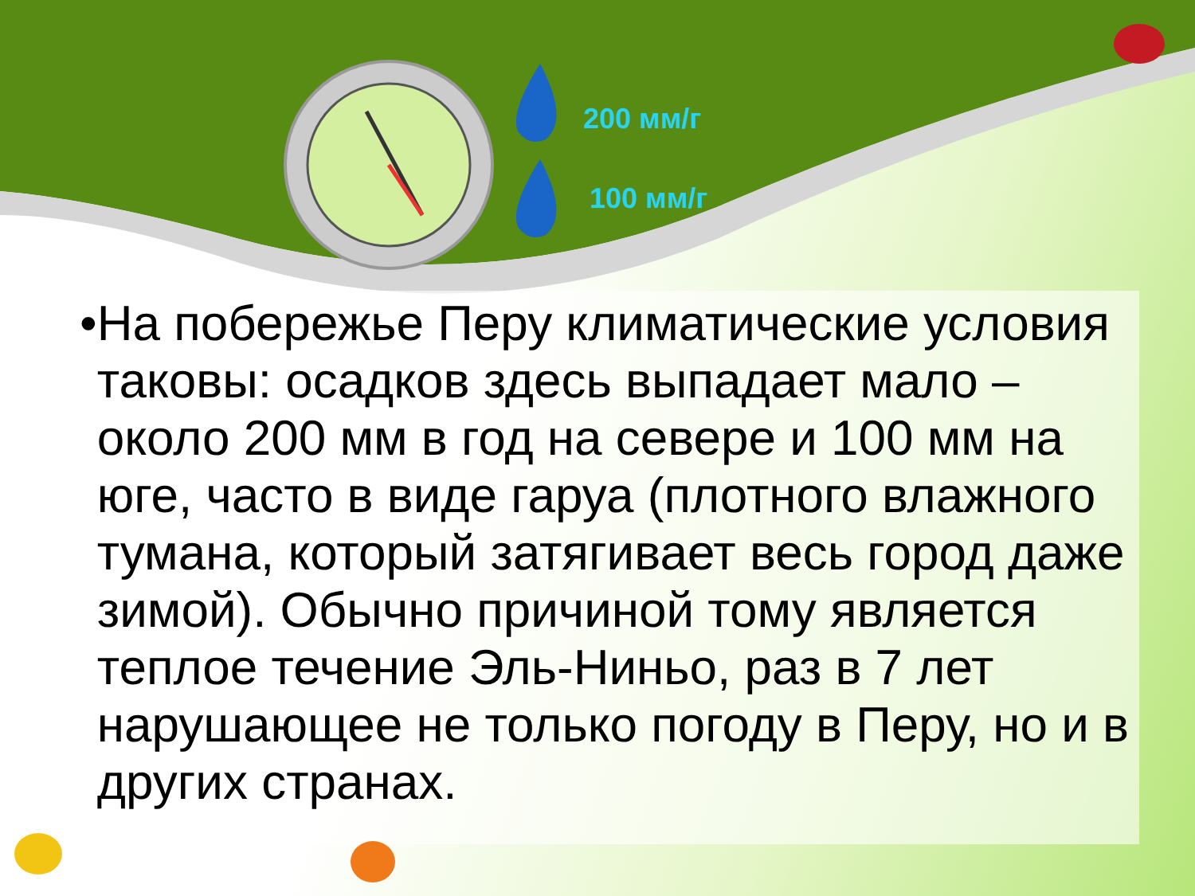200 мм/г
100 мм/г
•
На побережье Перу климатические условия таковы: осадков здесь выпадает мало – около 200 мм в год на севере и 100 мм на юге, часто в виде гаруа (плотного влажного тумана, который затягивает весь город даже зимой). Обычно причиной тому является теплое течение Эль-Ниньо, раз в 7 лет нарушающее не только погоду в Перу, но и в других странах.